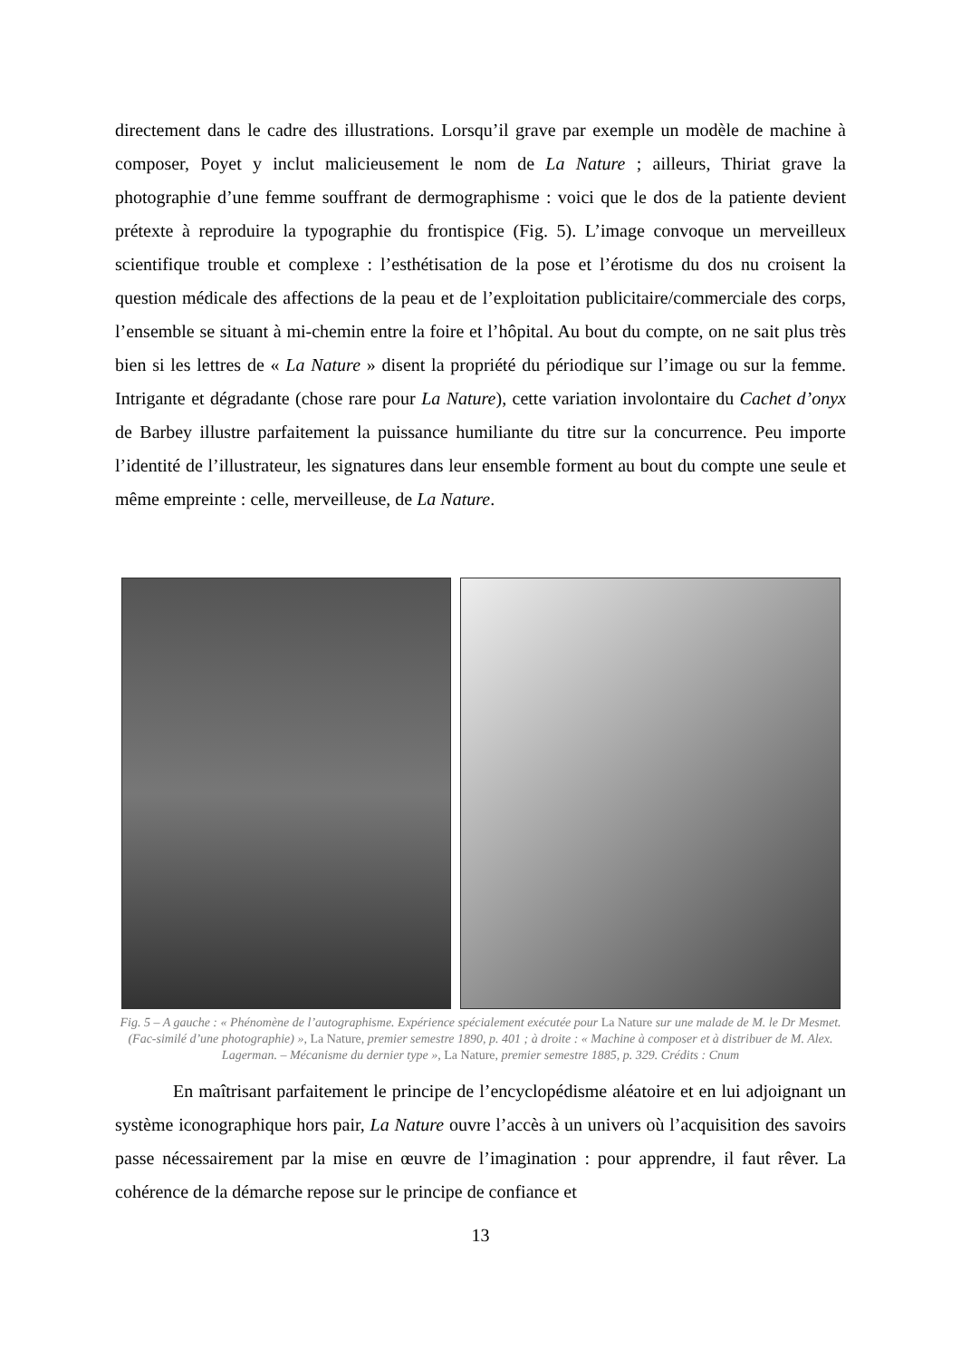directement dans le cadre des illustrations. Lorsqu’il grave par exemple un modèle de machine à composer, Poyet y inclut malicieusement le nom de La Nature ; ailleurs, Thiriat grave la photographie d’une femme souffrant de dermographisme : voici que le dos de la patiente devient prétexte à reproduire la typographie du frontispice (Fig. 5). L’image convoque un merveilleux scientifique trouble et complexe : l’esthétisation de la pose et l’érotisme du dos nu croisent la question médicale des affections de la peau et de l’exploitation publicitaire/commerciale des corps, l’ensemble se situant à mi-chemin entre la foire et l’hôpital. Au bout du compte, on ne sait plus très bien si les lettres de « La Nature » disent la propriété du périodique sur l’image ou sur la femme. Intrigante et dégradante (chose rare pour La Nature), cette variation involontaire du Cachet d’onyx de Barbey illustre parfaitement la puissance humiliante du titre sur la concurrence. Peu importe l’identité de l’illustrateur, les signatures dans leur ensemble forment au bout du compte une seule et même empreinte : celle, merveilleuse, de La Nature.
Fig. 5 – A gauche : « Phénomène de l’autographisme. Expérience spécialement exécutée pour La Nature sur une malade de M. le Dr Mesmet. (Fac-similé d’une photographie) », La Nature, premier semestre 1890, p. 401 ; à droite : « Machine à composer et à distribuer de M. Alex. Lagerman. – Mécanisme du dernier type », La Nature, premier semestre 1885, p. 329. Crédits : Cnum
En maîtrisant parfaitement le principe de l’encyclopédisme aléatoire et en lui adjoignant un système iconographique hors pair, La Nature ouvre l’accès à un univers où l’acquisition des savoirs passe nécessairement par la mise en œuvre de l’imagination : pour apprendre, il faut rêver. La cohérence de la démarche repose sur le principe de confiance et
13